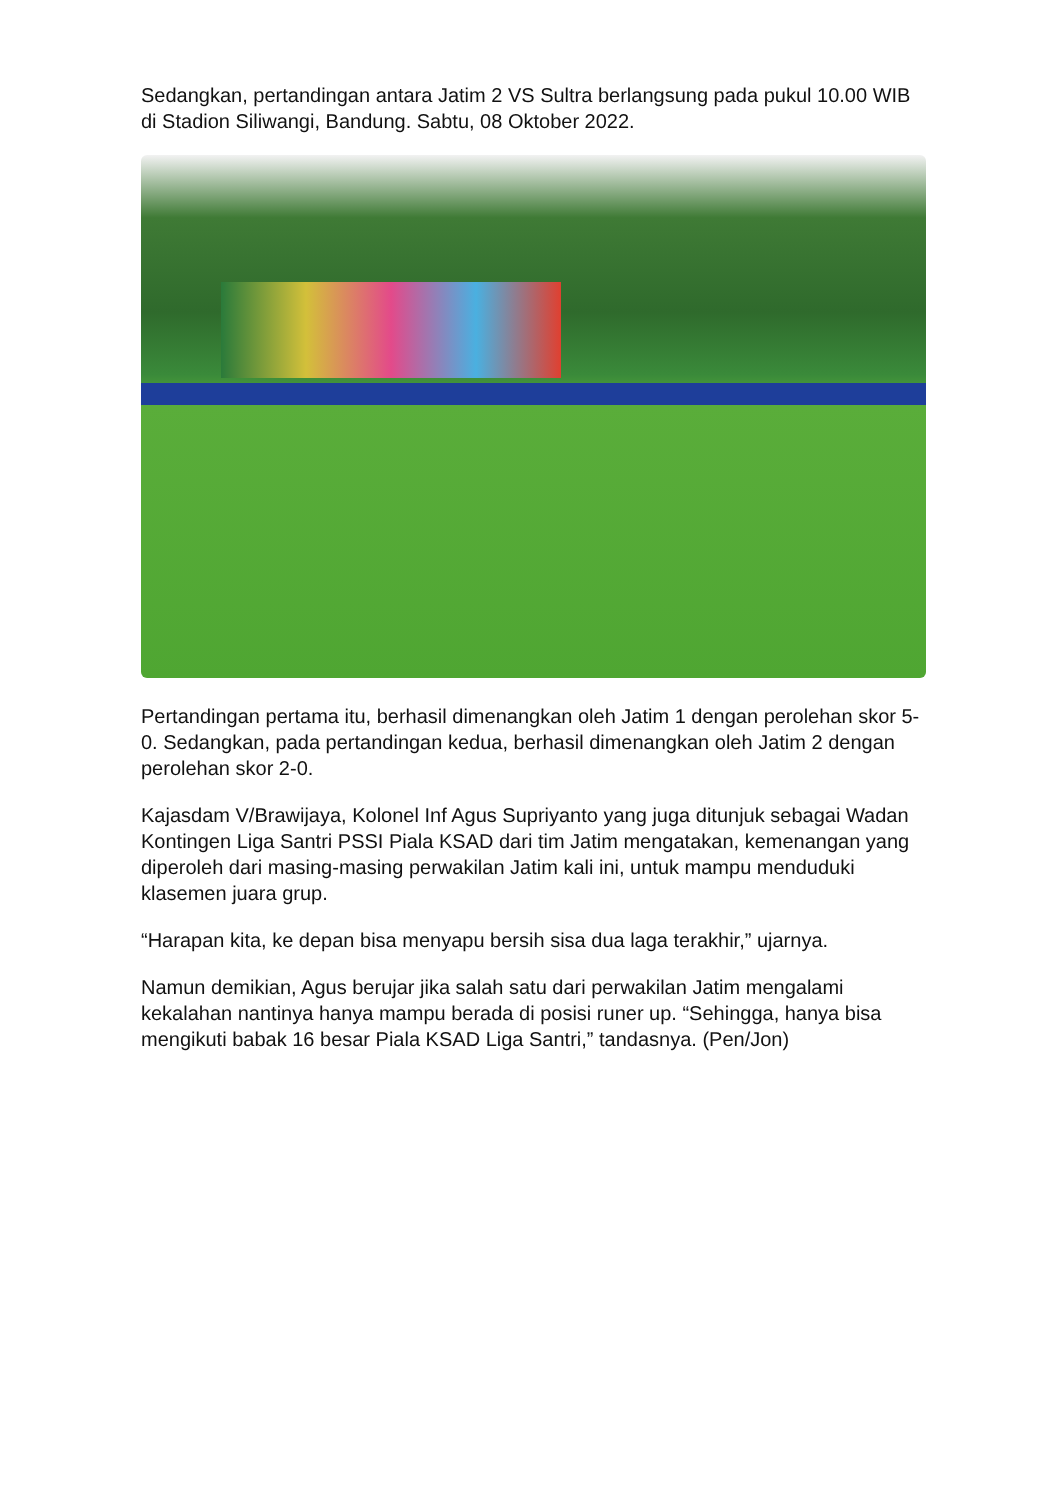Sedangkan, pertandingan antara Jatim 2 VS Sultra berlangsung pada pukul 10.00 WIB di Stadion Siliwangi, Bandung. Sabtu, 08 Oktober 2022.
Pertandingan pertama itu, berhasil dimenangkan oleh Jatim 1 dengan perolehan skor 5-0. Sedangkan, pada pertandingan kedua, berhasil dimenangkan oleh Jatim 2 dengan perolehan skor 2-0.
Kajasdam V/Brawijaya, Kolonel Inf Agus Supriyanto yang juga ditunjuk sebagai Wadan Kontingen Liga Santri PSSI Piala KSAD dari tim Jatim mengatakan, kemenangan yang diperoleh dari masing-masing perwakilan Jatim kali ini, untuk mampu menduduki klasemen juara grup.
“Harapan kita, ke depan bisa menyapu bersih sisa dua laga terakhir,” ujarnya.
Namun demikian, Agus berujar jika salah satu dari perwakilan Jatim mengalami kekalahan nantinya hanya mampu berada di posisi runer up. “Sehingga, hanya bisa mengikuti babak 16 besar Piala KSAD Liga Santri,” tandasnya. (Pen/Jon)